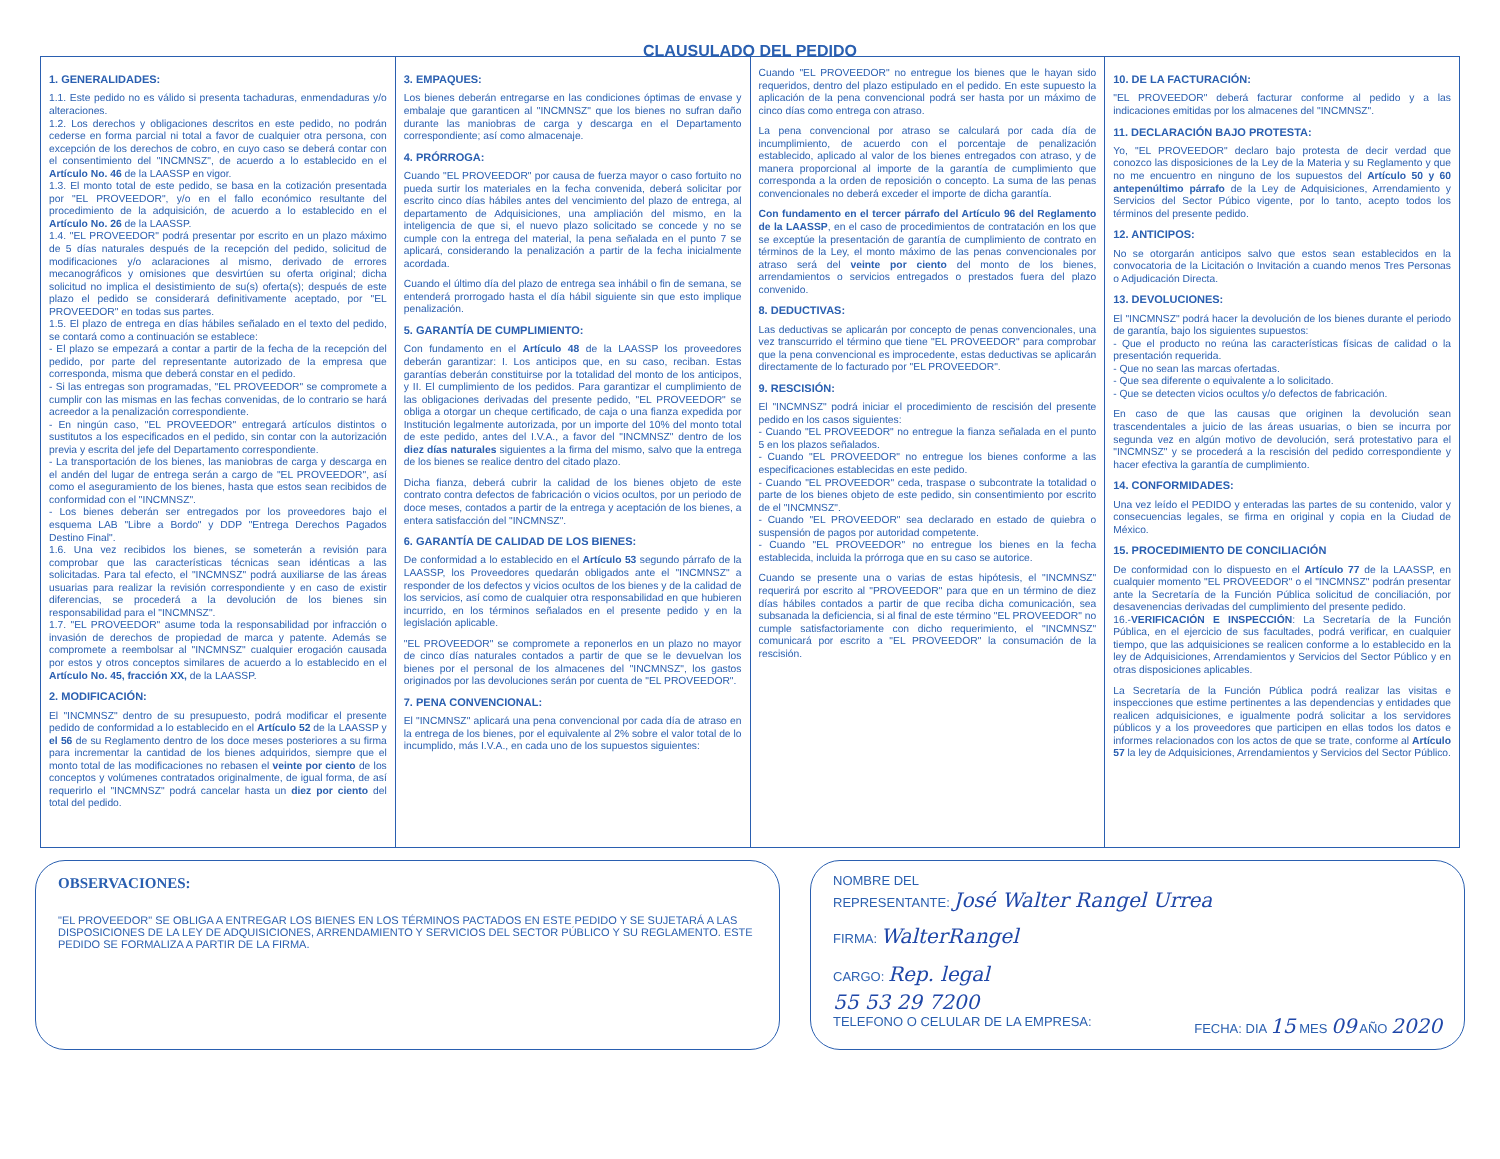CLAUSULADO DEL PEDIDO
1. GENERALIDADES:
1.1. Este pedido no es válido si presenta tachaduras, enmendaduras y/o alteraciones.
1.2. Los derechos y obligaciones descritos en este pedido, no podrán cederse en forma parcial ni total a favor de cualquier otra persona, con excepción de los derechos de cobro, en cuyo caso se deberá contar con el consentimiento del "INCMNSZ", de acuerdo a lo establecido en el Artículo No. 46 de la LAASSP en vigor.
1.3. El monto total de este pedido, se basa en la cotización presentada por "EL PROVEEDOR", y/o en el fallo económico resultante del procedimiento de la adquisición, de acuerdo a lo establecido en el Artículo No. 26 de la LAASSP.
1.4. "EL PROVEEDOR" podrá presentar por escrito en un plazo máximo de 5 días naturales después de la recepción del pedido, solicitud de modificaciones y/o aclaraciones al mismo, derivado de errores mecanográficos y omisiones que desvirtúen su oferta original; dicha solicitud no implica el desistimiento de su(s) oferta(s); después de este plazo el pedido se considerará definitivamente aceptado, por "EL PROVEEDOR" en todas sus partes.
1.5. El plazo de entrega en días hábiles señalado en el texto del pedido, se contará como a continuación se establece:
- El plazo se empezará a contar a partir de la fecha de la recepción del pedido, por parte del representante autorizado de la empresa que corresponda, misma que deberá constar en el pedido.
- Si las entregas son programadas, "EL PROVEEDOR" se compromete a cumplir con las mismas en las fechas convenidas, de lo contrario se hará acreedor a la penalización correspondiente.
- En ningún caso, "EL PROVEEDOR" entregará artículos distintos o sustitutos a los especificados en el pedido, sin contar con la autorización previa y escrita del jefe del Departamento correspondiente.
- La transportación de los bienes, las maniobras de carga y descarga en el andén del lugar de entrega serán a cargo de "EL PROVEEDOR", así como el aseguramiento de los bienes, hasta que estos sean recibidos de conformidad con el "INCMNSZ".
- Los bienes deberán ser entregados por los proveedores bajo el esquema LAB "Libre a Bordo" y DDP "Entrega Derechos Pagados Destino Final".
1.6. Una vez recibidos los bienes, se someterán a revisión para comprobar que las características técnicas sean idénticas a las solicitadas. Para tal efecto, el "INCMNSZ" podrá auxiliarse de las áreas usuarias para realizar la revisión correspondiente y en caso de existir diferencias, se procederá a la devolución de los bienes sin responsabilidad para el "INCMNSZ".
1.7. "EL PROVEEDOR" asume toda la responsabilidad por infracción o invasión de derechos de propiedad de marca y patente. Además se compromete a reembolsar al "INCMNSZ" cualquier erogación causada por estos y otros conceptos similares de acuerdo a lo establecido en el Artículo No. 45, fracción XX, de la LAASSP.
2. MODIFICACIÓN:
El "INCMNSZ" dentro de su presupuesto, podrá modificar el presente pedido de conformidad a lo establecido en el Artículo 52 de la LAASSP y el 56 de su Reglamento dentro de los doce meses posteriores a su firma para incrementar la cantidad de los bienes adquiridos, siempre que el monto total de las modificaciones no rebasen el veinte por ciento de los conceptos y volúmenes contratados originalmente, de igual forma, de así requerirlo el "INCMNSZ" podrá cancelar hasta un diez por ciento del total del pedido.
3. EMPAQUES:
Los bienes deberán entregarse en las condiciones óptimas de envase y embalaje que garanticen al "INCMNSZ" que los bienes no sufran daño durante las maniobras de carga y descarga en el Departamento correspondiente; así como almacenaje.
4. PRÓRROGA:
Cuando "EL PROVEEDOR" por causa de fuerza mayor o caso fortuito no pueda surtir los materiales en la fecha convenida, deberá solicitar por escrito cinco días hábiles antes del vencimiento del plazo de entrega, al departamento de Adquisiciones, una ampliación del mismo, en la inteligencia de que si, el nuevo plazo solicitado se concede y no se cumple con la entrega del material, la pena señalada en el punto 7 se aplicará, considerando la penalización a partir de la fecha inicialmente acordada.
Cuando el último día del plazo de entrega sea inhábil o fin de semana, se entenderá prorrogado hasta el día hábil siguiente sin que esto implique penalización.
5. GARANTÍA DE CUMPLIMIENTO:
Con fundamento en el Artículo 48 de la LAASSP los proveedores deberán garantizar: I. Los anticipos que, en su caso, reciban. Estas garantías deberán constituirse por la totalidad del monto de los anticipos, y II. El cumplimiento de los pedidos. Para garantizar el cumplimiento de las obligaciones derivadas del presente pedido, "EL PROVEEDOR" se obliga a otorgar un cheque certificado, de caja o una fianza expedida por Institución legalmente autorizada, por un importe del 10% del monto total de este pedido, antes del I.V.A., a favor del "INCMNSZ" dentro de los diez días naturales siguientes a la firma del mismo, salvo que la entrega de los bienes se realice dentro del citado plazo.
Dicha fianza, deberá cubrir la calidad de los bienes objeto de este contrato contra defectos de fabricación o vicios ocultos, por un periodo de doce meses, contados a partir de la entrega y aceptación de los bienes, a entera satisfacción del "INCMNSZ".
6. GARANTÍA DE CALIDAD DE LOS BIENES:
De conformidad a lo establecido en el Artículo 53 segundo párrafo de la LAASSP, los Proveedores quedarán obligados ante el "INCMNSZ" a responder de los defectos y vicios ocultos de los bienes y de la calidad de los servicios, así como de cualquier otra responsabilidad en que hubieren incurrido, en los términos señalados en el presente pedido y en la legislación aplicable.
"EL PROVEEDOR" se compromete a reponerlos en un plazo no mayor de cinco días naturales contados a partir de que se le devuelvan los bienes por el personal de los almacenes del "INCMNSZ", los gastos originados por las devoluciones serán por cuenta de "EL PROVEEDOR".
7. PENA CONVENCIONAL:
El "INCMNSZ" aplicará una pena convencional por cada día de atraso en la entrega de los bienes, por el equivalente al 2% sobre el valor total de lo incumplido, más I.V.A., en cada uno de los supuestos siguientes:
Cuando "EL PROVEEDOR" no entregue los bienes que le hayan sido requeridos, dentro del plazo estipulado en el pedido. En este supuesto la aplicación de la pena convencional podrá ser hasta por un máximo de cinco días como entrega con atraso.
La pena convencional por atraso se calculará por cada día de incumplimiento, de acuerdo con el porcentaje de penalización establecido, aplicado al valor de los bienes entregados con atraso, y de manera proporcional al importe de la garantía de cumplimiento que corresponda a la orden de reposición o concepto. La suma de las penas convencionales no deberá exceder el importe de dicha garantía.
Con fundamento en el tercer párrafo del Artículo 96 del Reglamento de la LAASSP, en el caso de procedimientos de contratación en los que se exceptúe la presentación de garantía de cumplimiento de contrato en términos de la Ley, el monto máximo de las penas convencionales por atraso será del veinte por ciento del monto de los bienes, arrendamientos o servicios entregados o prestados fuera del plazo convenido.
8. DEDUCTIVAS:
Las deductivas se aplicarán por concepto de penas convencionales, una vez transcurrido el término que tiene "EL PROVEEDOR" para comprobar que la pena convencional es improcedente, estas deductivas se aplicarán directamente de lo facturado por "EL PROVEEDOR".
9. RESCISIÓN:
El "INCMNSZ" podrá iniciar el procedimiento de rescisión del presente pedido en los casos siguientes:
- Cuando "EL PROVEEDOR" no entregue la fianza señalada en el punto 5 en los plazos señalados.
- Cuando "EL PROVEEDOR" no entregue los bienes conforme a las especificaciones establecidas en este pedido.
- Cuando "EL PROVEEDOR" ceda, traspase o subcontrate la totalidad o parte de los bienes objeto de este pedido, sin consentimiento por escrito de el "INCMNSZ".
- Cuando "EL PROVEEDOR" sea declarado en estado de quiebra o suspensión de pagos por autoridad competente.
- Cuando "EL PROVEEDOR" no entregue los bienes en la fecha establecida, incluida la prórroga que en su caso se autorice.
Cuando se presente una o varias de estas hipótesis, el "INCMNSZ" requerirá por escrito al "PROVEEDOR" para que en un término de diez días hábiles contados a partir de que reciba dicha comunicación, sea subsanada la deficiencia, si al final de este término "EL PROVEEDOR" no cumple satisfactoriamente con dicho requerimiento, el "INCMNSZ" comunicará por escrito a "EL PROVEEDOR" la consumación de la rescisión.
10. DE LA FACTURACIÓN:
"EL PROVEEDOR" deberá facturar conforme al pedido y a las indicaciones emitidas por los almacenes del "INCMNSZ".
11. DECLARACIÓN BAJO PROTESTA:
Yo, "EL PROVEEDOR" declaro bajo protesta de decir verdad que conozco las disposiciones de la Ley de la Materia y su Reglamento y que no me encuentro en ninguno de los supuestos del Artículo 50 y 60 antepenúltimo párrafo de la Ley de Adquisiciones, Arrendamiento y Servicios del Sector Púbico vigente, por lo tanto, acepto todos los términos del presente pedido.
12. ANTICIPOS:
No se otorgarán anticipos salvo que estos sean establecidos en la convocatoria de la Licitación o Invitación a cuando menos Tres Personas o Adjudicación Directa.
13. DEVOLUCIONES:
El "INCMNSZ" podrá hacer la devolución de los bienes durante el periodo de garantía, bajo los siguientes supuestos:
- Que el producto no reúna las características físicas de calidad o la presentación requerida.
- Que no sean las marcas ofertadas.
- Que sea diferente o equivalente a lo solicitado.
- Que se detecten vicios ocultos y/o defectos de fabricación.
En caso de que las causas que originen la devolución sean trascendentales a juicio de las áreas usuarias, o bien se incurra por segunda vez en algún motivo de devolución, será protestativo para el "INCMNSZ" y se procederá a la rescisión del pedido correspondiente y hacer efectiva la garantía de cumplimiento.
14. CONFORMIDADES:
Una vez leído el PEDIDO y enteradas las partes de su contenido, valor y consecuencias legales, se firma en original y copia en la Ciudad de México.
15. PROCEDIMIENTO DE CONCILIACIÓN
De conformidad con lo dispuesto en el Artículo 77 de la LAASSP, en cualquier momento "EL PROVEEDOR" o el "INCMNSZ" podrán presentar ante la Secretaría de la Función Pública solicitud de conciliación, por desavenencias derivadas del cumplimiento del presente pedido.
16.-VERIFICACIÓN E INSPECCIÓN: La Secretaría de la Función Pública, en el ejercicio de sus facultades, podrá verificar, en cualquier tiempo, que las adquisiciones se realicen conforme a lo establecido en la ley de Adquisiciones, Arrendamientos y Servicios del Sector Público y en otras disposiciones aplicables.
La Secretaría de la Función Pública podrá realizar las visitas e inspecciones que estime pertinentes a las dependencias y entidades que realicen adquisiciones, e igualmente podrá solicitar a los servidores públicos y a los proveedores que participen en ellas todos los datos e informes relacionados con los actos de que se trate, conforme al Artículo 57 la ley de Adquisiciones, Arrendamientos y Servicios del Sector Público.
OBSERVACIONES:
"EL PROVEEDOR" SE OBLIGA A ENTREGAR LOS BIENES EN LOS TÉRMINOS PACTADOS EN ESTE PEDIDO Y SE SUJETARÁ A LAS DISPOSICIONES DE LA LEY DE ADQUISICIONES, ARRENDAMIENTO Y SERVICIOS DEL SECTOR PÚBLICO Y SU REGLAMENTO. ESTE PEDIDO SE FORMALIZA A PARTIR DE LA FIRMA.
NOMBRE DEL
REPRESENTANTE: José Walter Rangel Urrea
FIRMA: WalterRangel
CARGO: Rep. legal
55 53 29 7200
TELEFONO O CELULAR DE LA EMPRESA: FECHA: DIA 15 MES 09 AÑO 2020